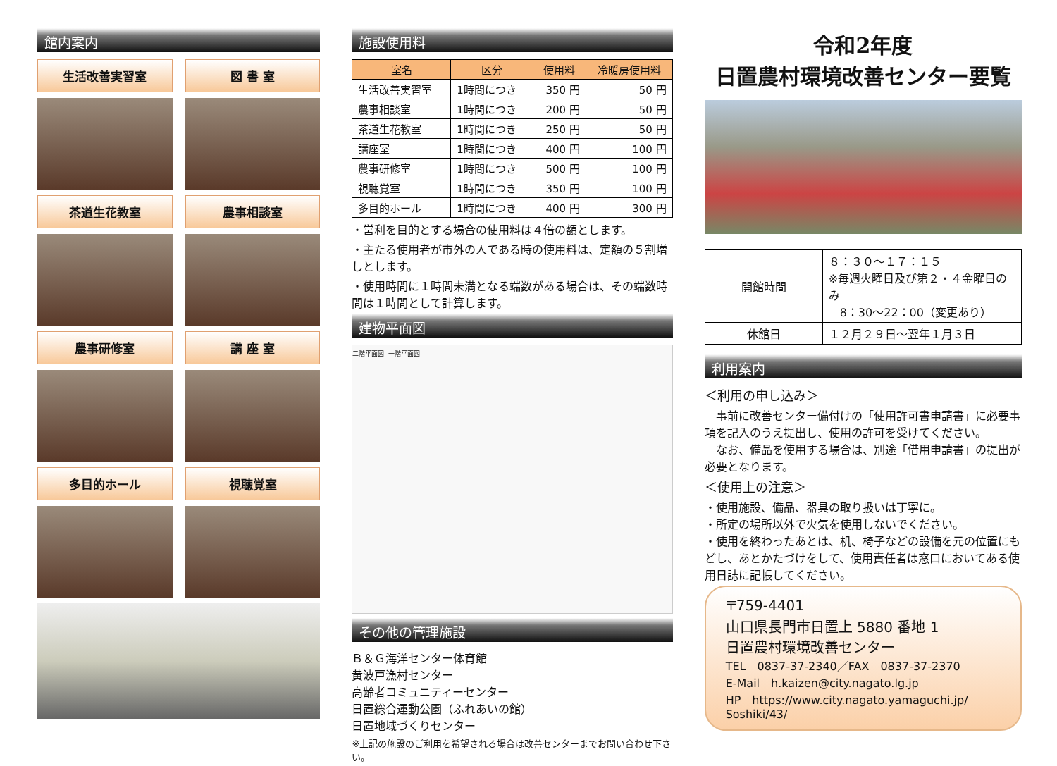館内案内
生活改善実習室
図 書 室
茶道生花教室
農事相談室
農事研修室
講 座 室
多目的ホール
視聴覚室
施設使用料
| 室名 | 区分 | 使用料 | 冷暖房使用料 |
| --- | --- | --- | --- |
| 生活改善実習室 | 1時間につき | 350 円 | 50 円 |
| 農事相談室 | 1時間につき | 200 円 | 50 円 |
| 茶道生花教室 | 1時間につき | 250 円 | 50 円 |
| 講座室 | 1時間につき | 400 円 | 100 円 |
| 農事研修室 | 1時間につき | 500 円 | 100 円 |
| 視聴覚室 | 1時間につき | 350 円 | 100 円 |
| 多目的ホール | 1時間につき | 400 円 | 300 円 |
・営利を目的とする場合の使用料は４倍の額とします。
・主たる使用者が市外の人である時の使用料は、定額の５割増しとします。
・使用時間に１時間未満となる端数がある場合は、その端数時間は１時間として計算します。
建物平面図
二階平面図 一階平面図
その他の管理施設
Ｂ＆Ｇ海洋センター体育館
黄波戸漁村センター
高齢者コミュニティーセンター
日置総合運動公園（ふれあいの館）
日置地域づくりセンター
※上記の施設のご利用を希望される場合は改善センターまでお問い合わせ下さい。
令和2年度
日置農村環境改善センター要覧
| 開館時間 | ８：３０～１７：１５ ※毎週火曜日及び第２・４金曜日のみ 8：30～22：00（変更あり） |
| 休館日 | １２月２９日～翌年１月３日 |
利用案内
＜利用の申し込み＞
　事前に改善センター備付けの「使用許可書申請書」に必要事項を記入のうえ提出し、使用の許可を受けてください。
　なお、備品を使用する場合は、別途「借用申請書」の提出が必要となります。
＜使用上の注意＞
・使用施設、備品、器具の取り扱いは丁寧に。
・所定の場所以外で火気を使用しないでください。
・使用を終わったあとは、机、椅子などの設備を元の位置にもどし、あとかたづけをして、使用責任者は窓口においてある使用日誌に記帳してください。
〒759-4401
山口県長門市日置上 5880 番地 1
日置農村環境改善センター
TEL　0837-37-2340／FAX　0837-37-2370
E-Mail　h.kaizen@city.nagato.lg.jp
HP　https://www.city.nagato.yamaguchi.jp/ Soshiki/43/